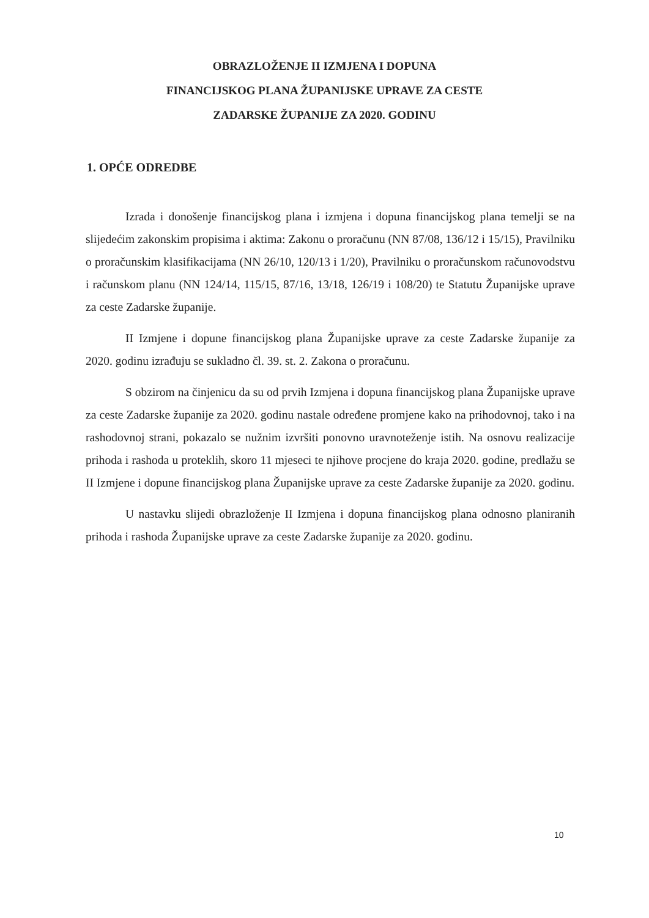OBRAZLOŽENJE II IZMJENA I DOPUNA
FINANCIJSKOG PLANA ŽUPANIJSKE UPRAVE ZA CESTE
ZADARSKE ŽUPANIJE ZA 2020. GODINU
1. OPĆE ODREDBE
Izrada i donošenje financijskog plana i izmjena i dopuna financijskog plana temelji se na slijedećim zakonskim propisima i aktima: Zakonu o proračunu (NN 87/08, 136/12 i 15/15), Pravilniku o proračunskim klasifikacijama (NN 26/10, 120/13 i 1/20), Pravilniku o proračunskom računovodstvu i računskom planu (NN 124/14, 115/15, 87/16, 13/18, 126/19 i 108/20) te Statutu Županijske uprave za ceste Zadarske županije.
II Izmjene i dopune financijskog plana Županijske uprave za ceste Zadarske županije za 2020. godinu izrađuju se sukladno čl. 39. st. 2. Zakona o proračunu.
S obzirom na činjenicu da su od prvih Izmjena i dopuna financijskog plana Županijske uprave za ceste Zadarske županije za 2020. godinu nastale određene promjene kako na prihodovnoj, tako i na rashodovnoj strani, pokazalo se nužnim izvršiti ponovno uravnoteženje istih. Na osnovu realizacije prihoda i rashoda u proteklih, skoro 11 mjeseci te njihove procjene do kraja 2020. godine, predlažu se II Izmjene i dopune financijskog plana Županijske uprave za ceste Zadarske županije za 2020. godinu.
U nastavku slijedi obrazloženje II Izmjena i dopuna financijskog plana odnosno planiranih prihoda i rashoda Županijske uprave za ceste Zadarske županije za 2020. godinu.
10